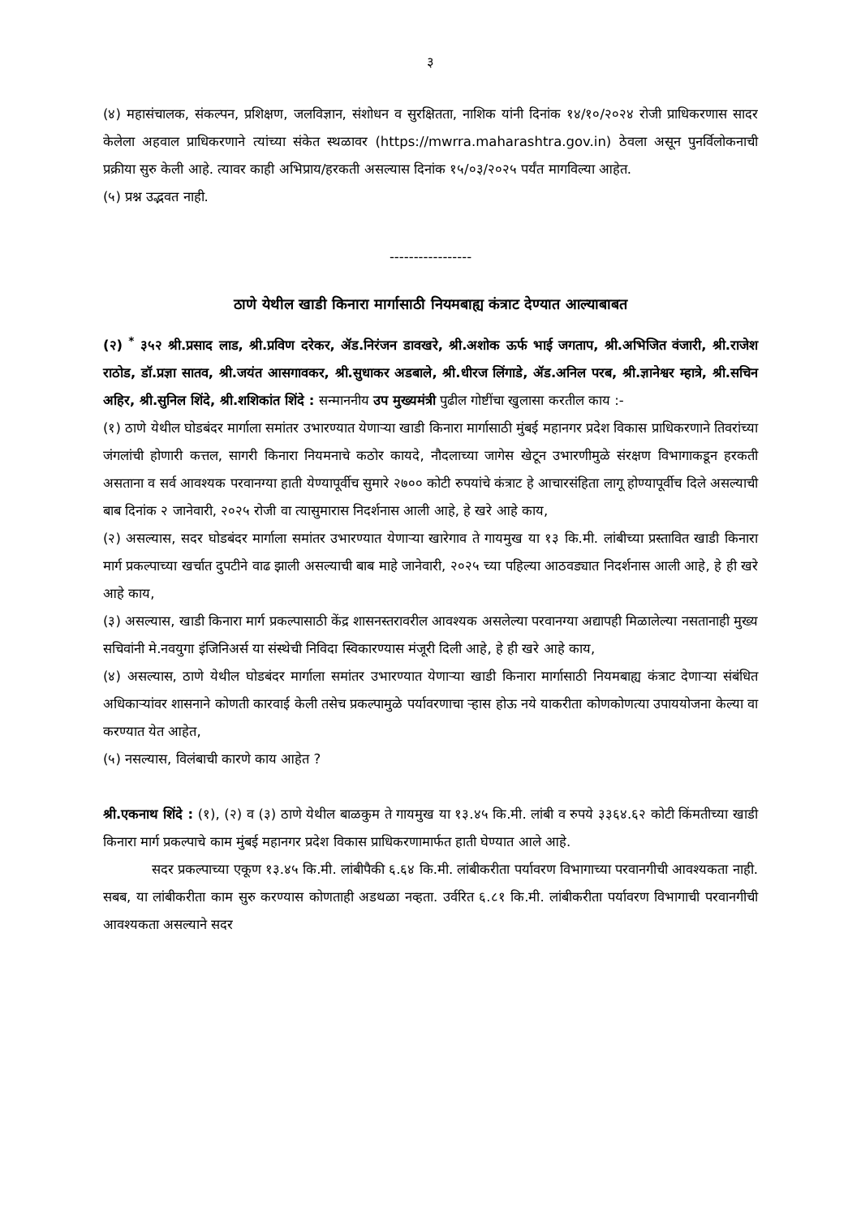३
(४) महासंचालक, संकल्पन, प्रशिक्षण, जलविज्ञान, संशोधन व सुरक्षितता, नाशिक यांनी दिनांक १४/१०/२०२४ रोजी प्राधिकरणास सादर केलेला अहवाल प्राधिकरणाने त्यांच्या संकेत स्थळावर (https://mwrra.maharashtra.gov.in) ठेवला असून पुनर्विलोकनाची प्रक्रीया सुरु केली आहे. त्यावर काही अभिप्राय/हरकती असल्यास दिनांक १५/०३/२०२५ पर्यंत मागविल्या आहेत.
(५) प्रश्न उद्भवत नाही.
-----------------
ठाणे येथील खाडी किनारा मार्गासाठी नियमबाह्य कंत्राट देण्यात आल्याबाबत
(२) <sup>*</sup> ३५२ श्री.प्रसाद लाड, श्री.प्रविण दरेकर, ॲड.निरंजन डावखरे, श्री.अशोक ऊर्फ भाई जगताप, श्री.अभिजित वंजारी, श्री.राजेश राठोड, डॉ.प्रज्ञा सातव, श्री.जयंत आसगावकर, श्री.सुधाकर अडबाले, श्री.धीरज लिंगाडे, ॲड.अनिल परब, श्री.ज्ञानेश्वर म्हात्रे, श्री.सचिन अहिर, श्री.सुनिल शिंदे, श्री.शशिकांत शिंदे : सन्माननीय उप मुख्यमंत्री पुढील गोष्टींचा खुलासा करतील काय :-
(१) ठाणे येथील घोडबंदर मार्गाला समांतर उभारण्यात येणाऱ्या खाडी किनारा मार्गासाठी मुंबई महानगर प्रदेश विकास प्राधिकरणाने तिवरांच्या जंगलांची होणारी कत्तल, सागरी किनारा नियमनाचे कठोर कायदे, नौदलाच्या जागेस खेटून उभारणीमुळे संरक्षण विभागाकडून हरकती असताना व सर्व आवश्यक परवानग्या हाती येण्यापूर्वीच सुमारे २७०० कोटी रुपयांचे कंत्राट हे आचारसंहिता लागू होण्यापूर्वीच दिले असल्याची बाब दिनांक २ जानेवारी, २०२५ रोजी वा त्यासुमारास निदर्शनास आली आहे, हे खरे आहे काय,
(२) असल्यास, सदर घोडबंदर मार्गाला समांतर उभारण्यात येणाऱ्या खारेगाव ते गायमुख या १३ कि.मी. लांबीच्या प्रस्तावित खाडी किनारा मार्ग प्रकल्पाच्या खर्चात दुपटीने वाढ झाली असल्याची बाब माहे जानेवारी, २०२५ च्या पहिल्या आठवड्यात निदर्शनास आली आहे, हे ही खरे आहे काय,
(३) असल्यास, खाडी किनारा मार्ग प्रकल्पासाठी केंद्र शासनस्तरावरील आवश्यक असलेल्या परवानग्या अद्यापही मिळालेल्या नसतानाही मुख्य सचिवांनी मे.नवयुगा इंजिनिअर्स या संस्थेची निविदा स्विकारण्यास मंजूरी दिली आहे, हे ही खरे आहे काय,
(४) असल्यास, ठाणे येथील घोडबंदर मार्गाला समांतर उभारण्यात येणाऱ्या खाडी किनारा मार्गासाठी नियमबाह्य कंत्राट देणाऱ्या संबंधित अधिकाऱ्यांवर शासनाने कोणती कारवाई केली तसेच प्रकल्पामुळे पर्यावरणाचा ऱ्हास होऊ नये याकरीता कोणकोणत्या उपाययोजना केल्या वा करण्यात येत आहेत,
(५) नसल्यास, विलंबाची कारणे काय आहेत ?
श्री.एकनाथ शिंदे : (१), (२) व (३) ठाणे येथील बाळकुम ते गायमुख या १३.४५ कि.मी. लांबी व रुपये ३३६४.६२ कोटी किंमतीच्या खाडी किनारा मार्ग प्रकल्पाचे काम मुंबई महानगर प्रदेश विकास प्राधिकरणामार्फत हाती घेण्यात आले आहे.
सदर प्रकल्पाच्या एकूण १३.४५ कि.मी. लांबीपैकी ६.६४ कि.मी. लांबीकरीता पर्यावरण विभागाच्या परवानगीची आवश्यकता नाही. सबब, या लांबीकरीता काम सुरु करण्यास कोणताही अडथळा नव्हता. उर्वरित ६.८१ कि.मी. लांबीकरीता पर्यावरण विभागाची परवानगीची आवश्यकता असल्याने सदर